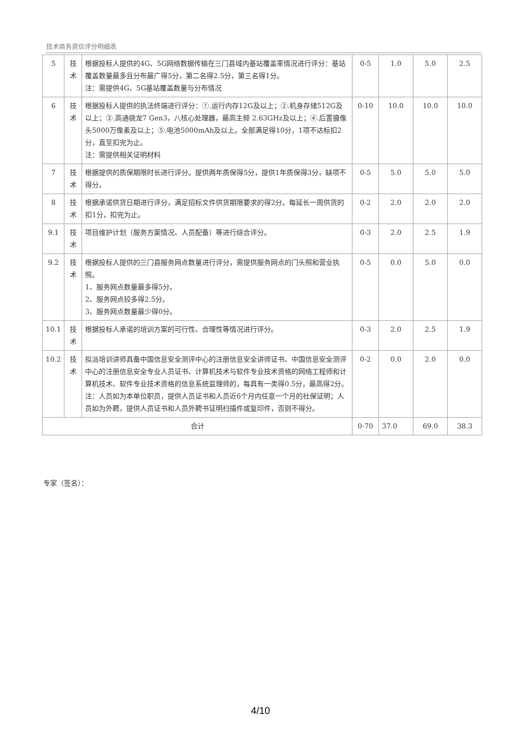技术商务资信评分明细表
| 5 | 技术 | 根据投标人提供的4G、5G网络数据传输在三门县域内基站覆盖率情况进行评分：基站覆盖数量最多且分布最广得5分，第二名得2.5分，第三名得1分。 注：需提供4G、5G基站覆盖数量与分布情况 | 0-5 | 1.0 | 5.0 | 2.5 |
| 6 | 技术 | 根据投标人提供的执法终端进行评分：①.运行内存12G及以上；②.机身存储512G及以上；③.高通骁龙7 Gen3，八核心处理器，最高主频 2.63GHz及以上；④.后置摄像头5000万像素及以上；⑤.电池5000mAh及以上。全部满足得10分，1项不达标扣2分，直至扣完为止。 注：需提供相关证明材料 | 0-10 | 10.0 | 10.0 | 10.0 |
| 7 | 技术 | 根据提供的质保期限时长进行评分。提供两年质保得5分，提供1年质保得3分，缺项不得分。 | 0-5 | 5.0 | 5.0 | 5.0 |
| 8 | 技术 | 根据承诺供货日期进行评分，满足招标文件供货期限要求的得2分。每延长一周供货的扣1分，扣完为止。 | 0-2 | 2.0 | 2.0 | 2.0 |
| 9.1 | 技术 | 项目维护计划（服务方案情况、人员配备）等进行综合评分。 | 0-3 | 2.0 | 2.5 | 1.9 |
| 9.2 | 技术 | 根据投标人提供的三门县服务网点数量进行评分，需提供服务网点的门头照和营业执照。 1、服务网点数量最多得5分。 2、服务网点较多得2.5分。 3、服务网点数量最少得0分。 | 0-5 | 0.0 | 5.0 | 0.0 |
| 10.1 | 技术 | 根据投标人承诺的培训方案的可行性、合理性等情况进行评分。 | 0-3 | 2.0 | 2.5 | 1.9 |
| 10.2 | 技术 | 拟派培训讲师具备中国信息安全测评中心的注册信息安全讲师证书、中国信息安全测评中心的注册信息安全专业人员证书、计算机技术与软件专业技术资格的网络工程师和计算机技术、软件专业技术资格的信息系统监理师的，每具有一类得0.5分，最高得2分。 注：人员如为本单位职员，提供人员证书和人员近6个月内任意一个月的社保证明；人员如为外聘，提供人员证书和人员外聘书证明扫描件或复印件，否则不得分。 | 0-2 | 0.0 | 2.0 | 0.0 |
| 合计 | | | 0-70 | 37.0 | 69.0 | 38.3 |
专家（签名）：
4/10